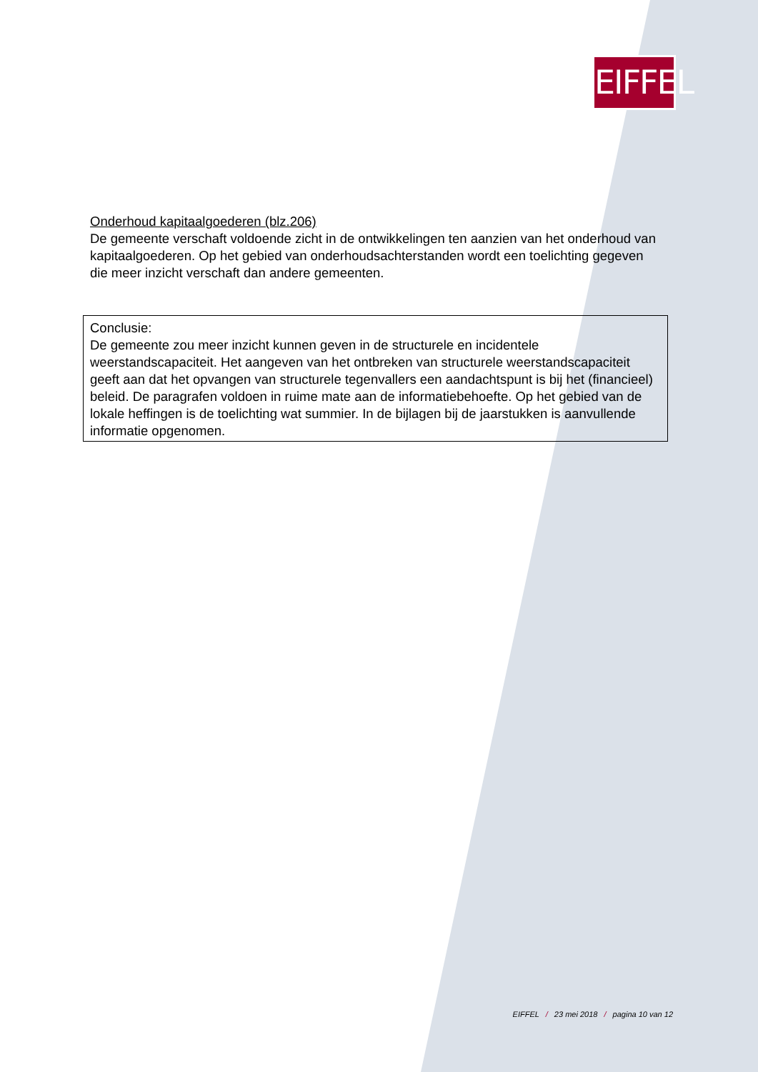EIFFEL
Onderhoud kapitaalgoederen (blz.206)
De gemeente verschaft voldoende zicht in de ontwikkelingen ten aanzien van het onderhoud van kapitaalgoederen. Op het gebied van onderhoudsachterstanden wordt een toelichting gegeven die meer inzicht verschaft dan andere gemeenten.
Conclusie:
De gemeente zou meer inzicht kunnen geven in de structurele en incidentele weerstandscapaciteit. Het aangeven van het ontbreken van structurele weerstandscapaciteit geeft aan dat het opvangen van structurele tegenvallers een aandachtspunt is bij het (financieel) beleid. De paragrafen voldoen in ruime mate aan de informatiebehoefte. Op het gebied van de lokale heffingen is de toelichting wat summier. In de bijlagen bij de jaarstukken is aanvullende informatie opgenomen.
EIFFEL / 23 mei 2018 / pagina 10 van 12